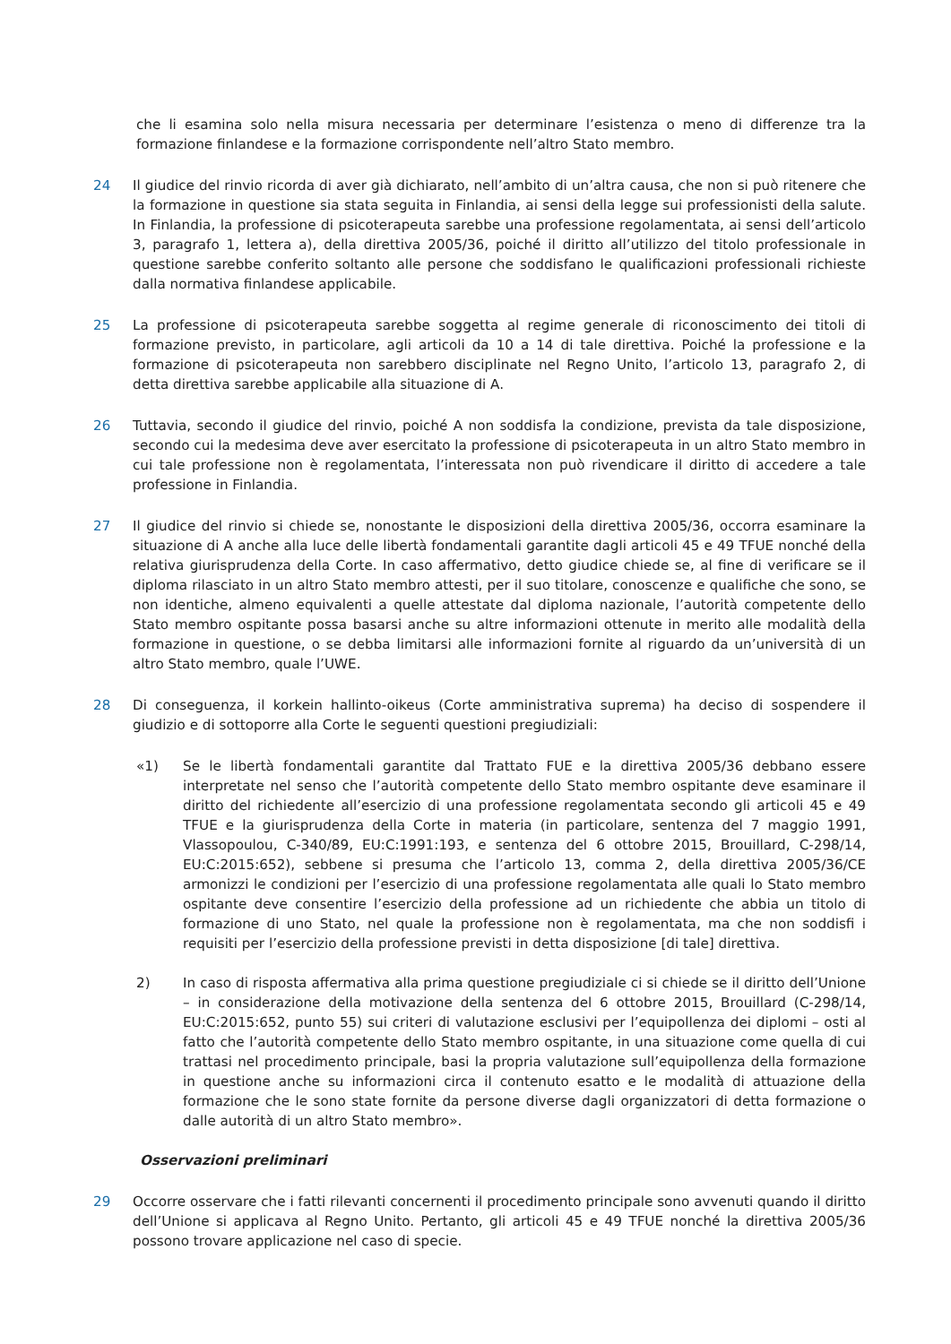che li esamina solo nella misura necessaria per determinare l’esistenza o meno di differenze tra la formazione finlandese e la formazione corrispondente nell’altro Stato membro.
24 Il giudice del rinvio ricorda di aver già dichiarato, nell’ambito di un’altra causa, che non si può ritenere che la formazione in questione sia stata seguita in Finlandia, ai sensi della legge sui professionisti della salute. In Finlandia, la professione di psicoterapeuta sarebbe una professione regolamentata, ai sensi dell’articolo 3, paragrafo 1, lettera a), della direttiva 2005/36, poiché il diritto all’utilizzo del titolo professionale in questione sarebbe conferito soltanto alle persone che soddisfano le qualificazioni professionali richieste dalla normativa finlandese applicabile.
25 La professione di psicoterapeuta sarebbe soggetta al regime generale di riconoscimento dei titoli di formazione previsto, in particolare, agli articoli da 10 a 14 di tale direttiva. Poiché la professione e la formazione di psicoterapeuta non sarebbero disciplinate nel Regno Unito, l’articolo 13, paragrafo 2, di detta direttiva sarebbe applicabile alla situazione di A.
26 Tuttavia, secondo il giudice del rinvio, poiché A non soddisfa la condizione, prevista da tale disposizione, secondo cui la medesima deve aver esercitato la professione di psicoterapeuta in un altro Stato membro in cui tale professione non è regolamentata, l’interessata non può rivendicare il diritto di accedere a tale professione in Finlandia.
27 Il giudice del rinvio si chiede se, nonostante le disposizioni della direttiva 2005/36, occorra esaminare la situazione di A anche alla luce delle libertà fondamentali garantite dagli articoli 45 e 49 TFUE nonché della relativa giurisprudenza della Corte. In caso affermativo, detto giudice chiede se, al fine di verificare se il diploma rilasciato in un altro Stato membro attesti, per il suo titolare, conoscenze e qualifiche che sono, se non identiche, almeno equivalenti a quelle attestate dal diploma nazionale, l’autorità competente dello Stato membro ospitante possa basarsi anche su altre informazioni ottenute in merito alle modalità della formazione in questione, o se debba limitarsi alle informazioni fornite al riguardo da un’università di un altro Stato membro, quale l’UWE.
28 Di conseguenza, il korkein hallinto-oikeus (Corte amministrativa suprema) ha deciso di sospendere il giudizio e di sottoporre alla Corte le seguenti questioni pregiudiziali:
«1) Se le libertà fondamentali garantite dal Trattato FUE e la direttiva 2005/36 debbano essere interpretate nel senso che l’autorità competente dello Stato membro ospitante deve esaminare il diritto del richiedente all’esercizio di una professione regolamentata secondo gli articoli 45 e 49 TFUE e la giurisprudenza della Corte in materia (in particolare, sentenza del 7 maggio 1991, Vlassopoulou, C‑340/89, EU:C:1991:193, e sentenza del 6 ottobre 2015, Brouillard, C‑298/14, EU:C:2015:652), sebbene si presuma che l’articolo 13, comma 2, della direttiva 2005/36/CE armonizzi le condizioni per l’esercizio di una professione regolamentata alle quali lo Stato membro ospitante deve consentire l’esercizio della professione ad un richiedente che abbia un titolo di formazione di uno Stato, nel quale la professione non è regolamentata, ma che non soddisfi i requisiti per l’esercizio della professione previsti in detta disposizione [di tale] direttiva.
2) In caso di risposta affermativa alla prima questione pregiudiziale ci si chiede se il diritto dell’Unione – in considerazione della motivazione della sentenza del 6 ottobre 2015, Brouillard (C‑298/14, EU:C:2015:652, punto 55) sui criteri di valutazione esclusivi per l’equipollenza dei diplomi – osti al fatto che l’autorità competente dello Stato membro ospitante, in una situazione come quella di cui trattasi nel procedimento principale, basi la propria valutazione sull’equipollenza della formazione in questione anche su informazioni circa il contenuto esatto e le modalità di attuazione della formazione che le sono state fornite da persone diverse dagli organizzatori di detta formazione o dalle autorità di un altro Stato membro».
Osservazioni preliminari
29 Occorre osservare che i fatti rilevanti concernenti il procedimento principale sono avvenuti quando il diritto dell’Unione si applicava al Regno Unito. Pertanto, gli articoli 45 e 49 TFUE nonché la direttiva 2005/36 possono trovare applicazione nel caso di specie.